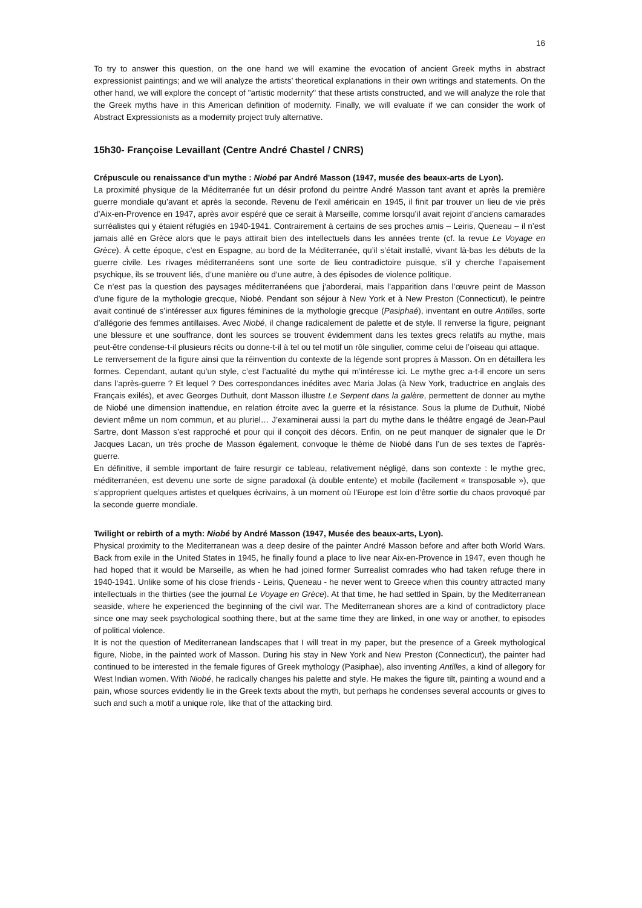16
To try to answer this question, on the one hand we will examine the evocation of ancient Greek myths in abstract expressionist paintings; and we will analyze the artists’ theoretical explanations in their own writings and statements. On the other hand, we will explore the concept of "artistic modernity" that these artists constructed, and we will analyze the role that the Greek myths have in this American definition of modernity. Finally, we will evaluate if we can consider the work of Abstract Expressionists as a modernity project truly alternative.
15h30- Françoise Levaillant (Centre André Chastel / CNRS)
Crépuscule ou renaissance d'un mythe : Niobé par André Masson (1947, musée des beaux-arts de Lyon).
La proximité physique de la Méditerranée fut un désir profond du peintre André Masson tant avant et après la première guerre mondiale qu’avant et après la seconde. Revenu de l’exil américain en 1945, il finit par trouver un lieu de vie près d’Aix-en-Provence en 1947, après avoir espéré que ce serait à Marseille, comme lorsqu’il avait rejoint d’anciens camarades surréalistes qui y étaient réfugiés en 1940-1941. Contrairement à certains de ses proches amis – Leiris, Queneau – il n’est jamais allé en Grèce alors que le pays attirait bien des intellectuels dans les années trente (cf. la revue Le Voyage en Grèce). À cette époque, c’est en Espagne, au bord de la Méditerranée, qu’il s’était installé, vivant là-bas les débuts de la guerre civile. Les rivages méditerranéens sont une sorte de lieu contradictoire puisque, s’il y cherche l’apaisement psychique, ils se trouvent liés, d’une manière ou d’une autre, à des épisodes de violence politique.
Ce n’est pas la question des paysages méditerranéens que j’aborderai, mais l’apparition dans l’œuvre peint de Masson d’une figure de la mythologie grecque, Niobé. Pendant son séjour à New York et à New Preston (Connecticut), le peintre avait continué de s’intéresser aux figures féminines de la mythologie grecque (Pasiphaé), inventant en outre Antilles, sorte d’allégorie des femmes antillaises. Avec Niobé, il change radicalement de palette et de style. Il renverse la figure, peignant une blessure et une souffrance, dont les sources se trouvent évidemment dans les textes grecs relatifs au mythe, mais peut-être condense-t-il plusieurs récits ou donne-t-il à tel ou tel motif un rôle singulier, comme celui de l’oiseau qui attaque.
Le renversement de la figure ainsi que la réinvention du contexte de la légende sont propres à Masson. On en détaillera les formes. Cependant, autant qu’un style, c’est l’actualité du mythe qui m’intéresse ici. Le mythe grec a-t-il encore un sens dans l’après-guerre ? Et lequel ? Des correspondances inédites avec Maria Jolas (à New York, traductrice en anglais des Français exilés), et avec Georges Duthuit, dont Masson illustre Le Serpent dans la galère, permettent de donner au mythe de Niobé une dimension inattendue, en relation étroite avec la guerre et la résistance. Sous la plume de Duthuit, Niobé devient même un nom commun, et au pluriel… J’examinerai aussi la part du mythe dans le théâtre engagé de Jean-Paul Sartre, dont Masson s’est rapproché et pour qui il conçoit des décors. Enfin, on ne peut manquer de signaler que le Dr Jacques Lacan, un très proche de Masson également, convoque le thème de Niobé dans l’un de ses textes de l’après-guerre.
En définitive, il semble important de faire resurgir ce tableau, relativement négligé, dans son contexte : le mythe grec, méditerranéen, est devenu une sorte de signe paradoxal (à double entente) et mobile (facilement « transposable »), que s’approprient quelques artistes et quelques écrivains, à un moment où l’Europe est loin d’être sortie du chaos provoqué par la seconde guerre mondiale.
Twilight or rebirth of a myth: Niobé by André Masson (1947, Musée des beaux-arts, Lyon).
Physical proximity to the Mediterranean was a deep desire of the painter André Masson before and after both World Wars. Back from exile in the United States in 1945, he finally found a place to live near Aix-en-Provence in 1947, even though he had hoped that it would be Marseille, as when he had joined former Surrealist comrades who had taken refuge there in 1940-1941. Unlike some of his close friends - Leiris, Queneau - he never went to Greece when this country attracted many intellectuals in the thirties (see the journal Le Voyage en Grèce). At that time, he had settled in Spain, by the Mediterranean seaside, where he experienced the beginning of the civil war. The Mediterranean shores are a kind of contradictory place since one may seek psychological soothing there, but at the same time they are linked, in one way or another, to episodes of political violence.
It is not the question of Mediterranean landscapes that I will treat in my paper, but the presence of a Greek mythological figure, Niobe, in the painted work of Masson. During his stay in New York and New Preston (Connecticut), the painter had continued to be interested in the female figures of Greek mythology (Pasiphae), also inventing Antilles, a kind of allegory for West Indian women. With Niobé, he radically changes his palette and style. He makes the figure tilt, painting a wound and a pain, whose sources evidently lie in the Greek texts about the myth, but perhaps he condenses several accounts or gives to such and such a motif a unique role, like that of the attacking bird.